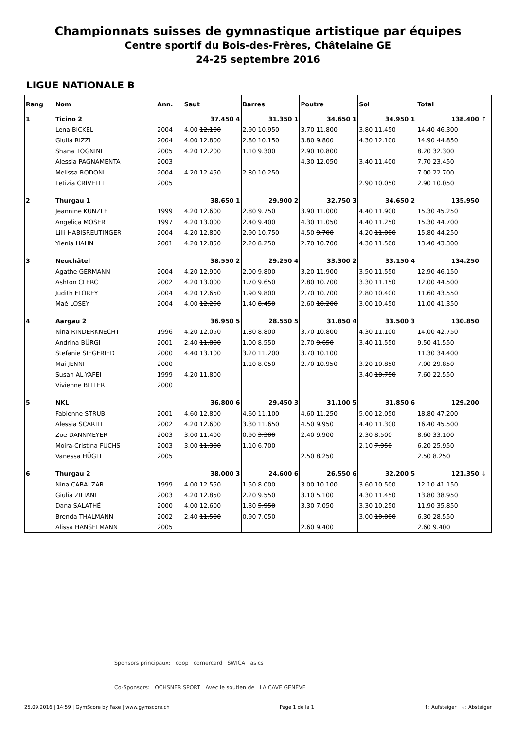Championnats suisses de gymnastique artistique par équipes
Centre sportif du Bois-des-Frères, Châtelaine GE
24-25 septembre 2016
LIGUE NATIONALE B
| Rang | Nom | Ann. | Saut | Barres | Poutre | Sol | Total | |
| --- | --- | --- | --- | --- | --- | --- | --- | --- |
| 1 | Ticino 2 | | 37.450 4 | 31.350 1 | 34.650 1 | 34.950 1 | 138.400 | ↑ |
| | Lena BICKEL | 2004 | 4.00 12.100 | 2.90 10.950 | 3.70 11.800 | 3.80 11.450 | 14.40 46.300 | |
| | Giulia RIZZI | 2004 | 4.00 12.800 | 2.80 10.150 | 3.80 9.800 | 4.30 12.100 | 14.90 44.850 | |
| | Shana TOGNINI | 2005 | 4.20 12.200 | 1.10 9.300 | 2.90 10.800 | | 8.20 32.300 | |
| | Alessia PAGNAMENTA | 2003 | | | 4.30 12.050 | 3.40 11.400 | 7.70 23.450 | |
| | Melissa RODONI | 2004 | 4.20 12.450 | 2.80 10.250 | | | 7.00 22.700 | |
| | Letizia CRIVELLI | 2005 | | | | 2.90 10.050 | 2.90 10.050 | |
| 2 | Thurgau 1 | | 38.650 1 | 29.900 2 | 32.750 3 | 34.650 2 | 135.950 | |
| | Jeannine KÜNZLE | 1999 | 4.20 12.600 | 2.80 9.750 | 3.90 11.000 | 4.40 11.900 | 15.30 45.250 | |
| | Angelica MOSER | 1997 | 4.20 13.000 | 2.40 9.400 | 4.30 11.050 | 4.40 11.250 | 15.30 44.700 | |
| | Lilli HABISREUTINGER | 2004 | 4.20 12.800 | 2.90 10.750 | 4.50 9.700 | 4.20 11.000 | 15.80 44.250 | |
| | Ylenia HAHN | 2001 | 4.20 12.850 | 2.20 8.250 | 2.70 10.700 | 4.30 11.500 | 13.40 43.300 | |
| 3 | Neuchâtel | | 38.550 2 | 29.250 4 | 33.300 2 | 33.150 4 | 134.250 | |
| | Agathe GERMANN | 2004 | 4.20 12.900 | 2.00 9.800 | 3.20 11.900 | 3.50 11.550 | 12.90 46.150 | |
| | Ashton CLERC | 2002 | 4.20 13.000 | 1.70 9.650 | 2.80 10.700 | 3.30 11.150 | 12.00 44.500 | |
| | Judith FLOREY | 2004 | 4.20 12.650 | 1.90 9.800 | 2.70 10.700 | 2.80 10.400 | 11.60 43.550 | |
| | Maé LOSEY | 2004 | 4.00 12.250 | 1.40 8.450 | 2.60 10.200 | 3.00 10.450 | 11.00 41.350 | |
| 4 | Aargau 2 | | 36.950 5 | 28.550 5 | 31.850 4 | 33.500 3 | 130.850 | |
| | Nina RINDERKNECHT | 1996 | 4.20 12.050 | 1.80 8.800 | 3.70 10.800 | 4.30 11.100 | 14.00 42.750 | |
| | Andrina BÜRGI | 2001 | 2.40 11.800 | 1.00 8.550 | 2.70 9.650 | 3.40 11.550 | 9.50 41.550 | |
| | Stefanie SIEGFRIED | 2000 | 4.40 13.100 | 3.20 11.200 | 3.70 10.100 | | 11.30 34.400 | |
| | Mai JENNI | 2000 | | 1.10 8.050 | 2.70 10.950 | 3.20 10.850 | 7.00 29.850 | |
| | Susan AL-YAFEI | 1999 | 4.20 11.800 | | | 3.40 10.750 | 7.60 22.550 | |
| | Vivienne BITTER | 2000 | | | | | | |
| 5 | NKL | | 36.800 6 | 29.450 3 | 31.100 5 | 31.850 6 | 129.200 | |
| | Fabienne STRUB | 2001 | 4.60 12.800 | 4.60 11.100 | 4.60 11.250 | 5.00 12.050 | 18.80 47.200 | |
| | Alessia SCARITI | 2002 | 4.20 12.600 | 3.30 11.650 | 4.50 9.950 | 4.40 11.300 | 16.40 45.500 | |
| | Zoe DANNMEYER | 2003 | 3.00 11.400 | 0.90 3.300 | 2.40 9.900 | 2.30 8.500 | 8.60 33.100 | |
| | Moira-Cristina FUCHS | 2003 | 3.00 11.300 | 1.10 6.700 | | 2.10 7.950 | 6.20 25.950 | |
| | Vanessa HÜGLI | 2005 | | | 2.50 8.250 | | 2.50 8.250 | |
| 6 | Thurgau 2 | | 38.000 3 | 24.600 6 | 26.550 6 | 32.200 5 | 121.350 | ↓ |
| | Nina CABALZAR | 1999 | 4.00 12.550 | 1.50 8.000 | 3.00 10.100 | 3.60 10.500 | 12.10 41.150 | |
| | Giulia ZILIANI | 2003 | 4.20 12.850 | 2.20 9.550 | 3.10 5.100 | 4.30 11.450 | 13.80 38.950 | |
| | Dana SALATHÉ | 2000 | 4.00 12.600 | 1.30 5.950 | 3.30 7.050 | 3.30 10.250 | 11.90 35.850 | |
| | Brenda THALMANN | 2002 | 2.40 11.500 | 0.90 7.050 | | 3.00 10.000 | 6.30 28.550 | |
| | Alissa HANSELMANN | 2005 | | | 2.60 9.400 | | 2.60 9.400 | |
Sponsors principaux: coop cornercard SWICA asics
Co-Sponsors: OCHSNER SPORT Avec le soutien de LA CAVE GENÈVE
25.09.2016 | 14:59 | GymScore by Faxe | www.gymscore.ch Page 1 de la 1 ↑: Aufsteiger | ↓: Absteiger